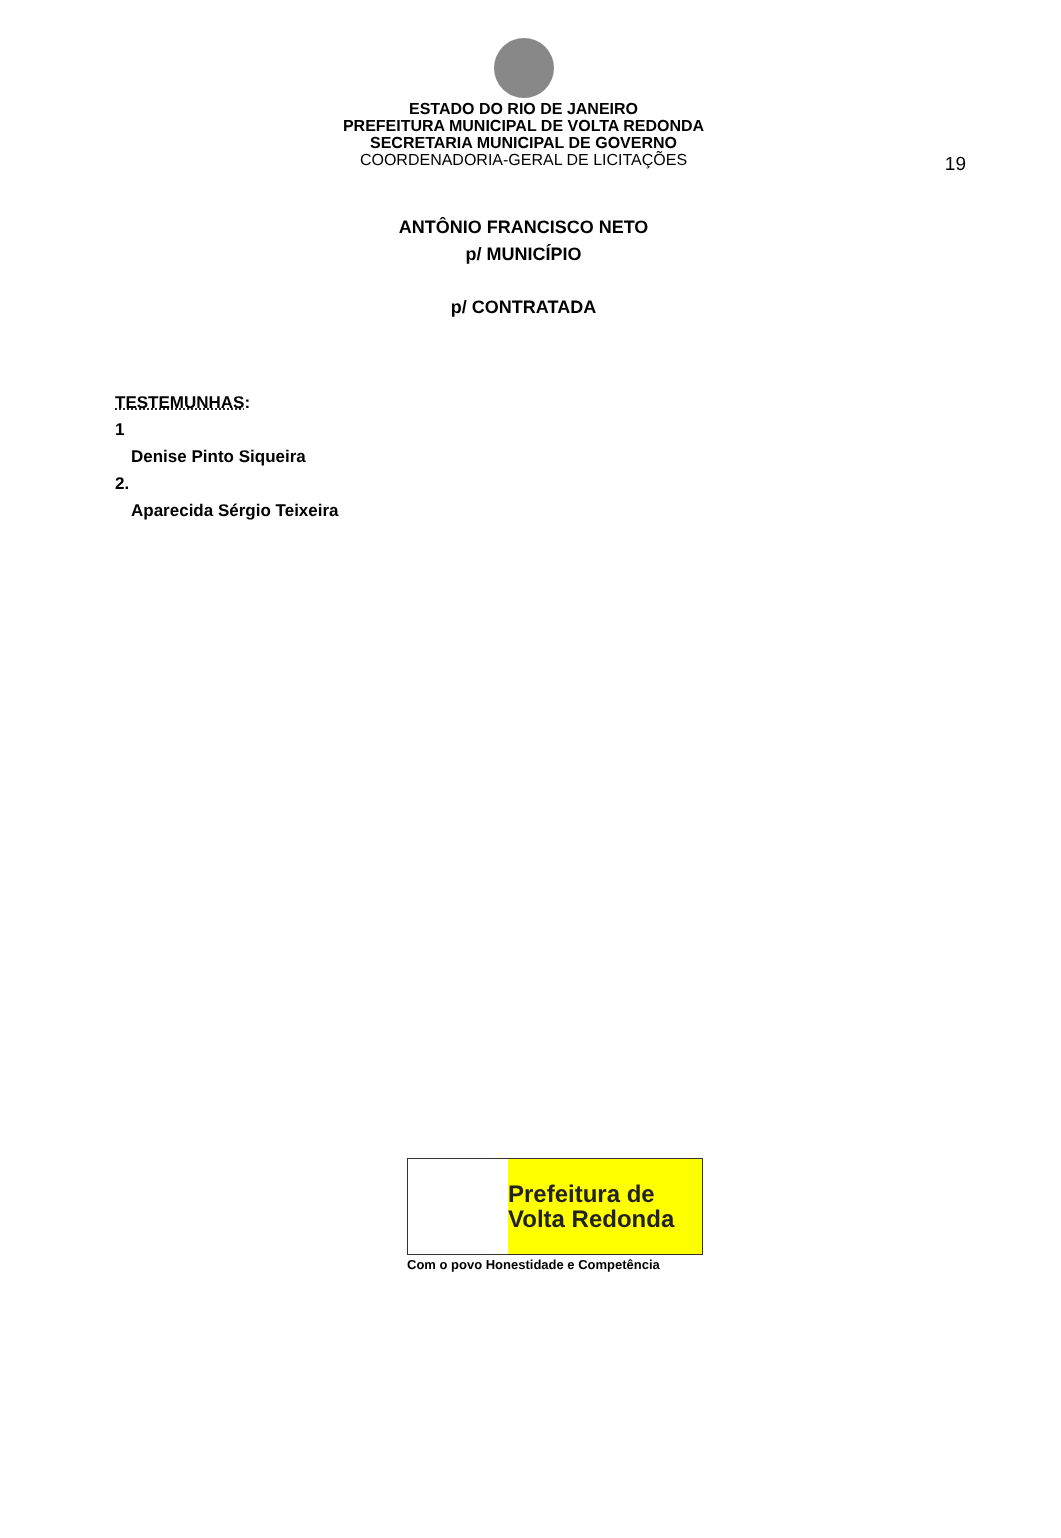ESTADO DO RIO DE JANEIRO
PREFEITURA MUNICIPAL DE VOLTA REDONDA
SECRETARIA MUNICIPAL DE GOVERNO
COORDENADORIA-GERAL DE LICITAÇÕES
19
ANTÔNIO FRANCISCO NETO
p/ MUNICÍPIO
p/ CONTRATADA
TESTEMUNHAS:
1
Denise Pinto Siqueira
2.
Aparecida Sérgio Teixeira
Prefeitura de
Volta Redonda
Com o povo Honestidade e Competência